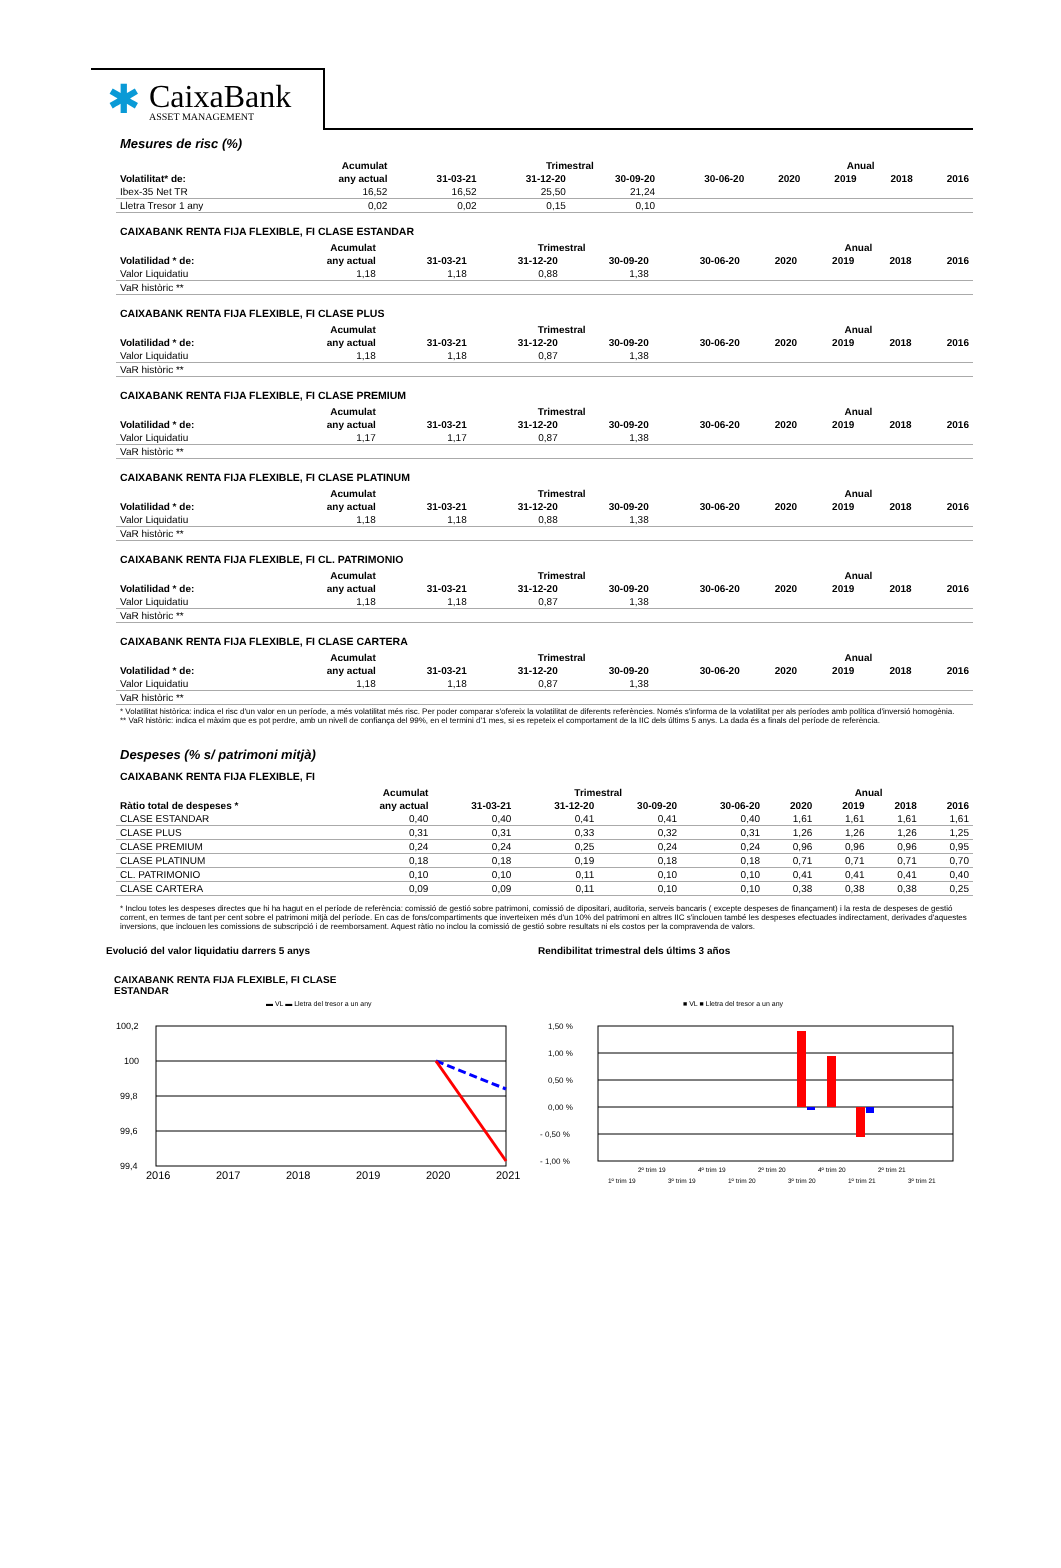✱
CaixaBank
ASSET MANAGEMENT
Mesures de risc (%)
| | Acumulat | Trimestral | | | | Anual | | | |
| --- | --- | --- | --- | --- | --- | --- | --- | --- | --- |
| Volatilitat* de: | any actual | 31-03-21 | 31-12-20 | 30-09-20 | 30-06-20 | 2020 | 2019 | 2018 | 2016 |
| Ibex-35 Net TR | 16,52 | 16,52 | 25,50 | 21,24 | | | | | |
| Lletra Tresor 1 any | 0,02 | 0,02 | 0,15 | 0,10 | | | | | |
CAIXABANK RENTA FIJA FLEXIBLE, FI CLASE ESTANDAR
| | Acumulat | Trimestral | | | | Anual | | | |
| --- | --- | --- | --- | --- | --- | --- | --- | --- | --- |
| Volatilidad * de: | any actual | 31-03-21 | 31-12-20 | 30-09-20 | 30-06-20 | 2020 | 2019 | 2018 | 2016 |
| Valor Liquidatiu | 1,18 | 1,18 | 0,88 | 1,38 | | | | | |
| VaR històric ** | | | | | | | | | |
CAIXABANK RENTA FIJA FLEXIBLE, FI CLASE PLUS
| | Acumulat | Trimestral | | | | Anual | | | |
| --- | --- | --- | --- | --- | --- | --- | --- | --- | --- |
| Volatilidad * de: | any actual | 31-03-21 | 31-12-20 | 30-09-20 | 30-06-20 | 2020 | 2019 | 2018 | 2016 |
| Valor Liquidatiu | 1,18 | 1,18 | 0,87 | 1,38 | | | | | |
| VaR històric ** | | | | | | | | | |
CAIXABANK RENTA FIJA FLEXIBLE, FI CLASE PREMIUM
| | Acumulat | Trimestral | | | | Anual | | | |
| --- | --- | --- | --- | --- | --- | --- | --- | --- | --- |
| Volatilidad * de: | any actual | 31-03-21 | 31-12-20 | 30-09-20 | 30-06-20 | 2020 | 2019 | 2018 | 2016 |
| Valor Liquidatiu | 1,17 | 1,17 | 0,87 | 1,38 | | | | | |
| VaR històric ** | | | | | | | | | |
CAIXABANK RENTA FIJA FLEXIBLE, FI CLASE PLATINUM
| | Acumulat | Trimestral | | | | Anual | | | |
| --- | --- | --- | --- | --- | --- | --- | --- | --- | --- |
| Volatilidad * de: | any actual | 31-03-21 | 31-12-20 | 30-09-20 | 30-06-20 | 2020 | 2019 | 2018 | 2016 |
| Valor Liquidatiu | 1,18 | 1,18 | 0,88 | 1,38 | | | | | |
| VaR històric ** | | | | | | | | | |
CAIXABANK RENTA FIJA FLEXIBLE, FI CL. PATRIMONIO
| | Acumulat | Trimestral | | | | Anual | | | |
| --- | --- | --- | --- | --- | --- | --- | --- | --- | --- |
| Volatilidad * de: | any actual | 31-03-21 | 31-12-20 | 30-09-20 | 30-06-20 | 2020 | 2019 | 2018 | 2016 |
| Valor Liquidatiu | 1,18 | 1,18 | 0,87 | 1,38 | | | | | |
| VaR històric ** | | | | | | | | | |
CAIXABANK RENTA FIJA FLEXIBLE, FI CLASE CARTERA
| | Acumulat | Trimestral | | | | Anual | | | |
| --- | --- | --- | --- | --- | --- | --- | --- | --- | --- |
| Volatilidad * de: | any actual | 31-03-21 | 31-12-20 | 30-09-20 | 30-06-20 | 2020 | 2019 | 2018 | 2016 |
| Valor Liquidatiu | 1,18 | 1,18 | 0,87 | 1,38 | | | | | |
| VaR històric ** | | | | | | | | | |
* Volatilitat històrica: indica el risc d'un valor en un període, a més volatilitat més risc. Per poder comparar s'ofereix la volatilitat de diferents referències. Només s'informa de la volatilitat per als períodes amb política d'inversió homogènia.
** VaR històric: indica el màxim que es pot perdre, amb un nivell de confiança del 99%, en el termini d'1 mes, si es repeteix el comportament de la IIC dels últims 5 anys. La dada és a finals del període de referència.
Despeses (% s/ patrimoni mitjà)
CAIXABANK RENTA FIJA FLEXIBLE, FI
| | Acumulat | Trimestral | | | | Anual | | | |
| --- | --- | --- | --- | --- | --- | --- | --- | --- | --- |
| Ràtio total de despeses * | any actual | 31-03-21 | 31-12-20 | 30-09-20 | 30-06-20 | 2020 | 2019 | 2018 | 2016 |
| CLASE ESTANDAR | 0,40 | 0,40 | 0,41 | 0,41 | 0,40 | 1,61 | 1,61 | 1,61 | 1,61 |
| CLASE PLUS | 0,31 | 0,31 | 0,33 | 0,32 | 0,31 | 1,26 | 1,26 | 1,26 | 1,25 |
| CLASE PREMIUM | 0,24 | 0,24 | 0,25 | 0,24 | 0,24 | 0,96 | 0,96 | 0,96 | 0,95 |
| CLASE PLATINUM | 0,18 | 0,18 | 0,19 | 0,18 | 0,18 | 0,71 | 0,71 | 0,71 | 0,70 |
| CL. PATRIMONIO | 0,10 | 0,10 | 0,11 | 0,10 | 0,10 | 0,41 | 0,41 | 0,41 | 0,40 |
| CLASE CARTERA | 0,09 | 0,09 | 0,11 | 0,10 | 0,10 | 0,38 | 0,38 | 0,38 | 0,25 |
* Inclou totes les despeses directes que hi ha hagut en el període de referència: comissió de gestió sobre patrimoni, comissió de dipositari, auditoria, serveis bancaris ( excepte despeses de finançament) i la resta de despeses de gestió corrent, en termes de tant per cent sobre el patrimoni mitjà del període. En cas de fons/compartiments que inverteixen més d'un 10% del patrimoni en altres IIC s'inclouen també les despeses efectuades indirectament, derivades d'aquestes inversions, que inclouen les comissions de subscripció i de reemborsament. Aquest ràtio no inclou la comissió de gestió sobre resultats ni els costos per la compravenda de valors.
Evolució del valor liquidatiu darrers 5 anys
CAIXABANK RENTA FIJA FLEXIBLE, FI CLASE
ESTANDAR
▬ VL ▬ Lletra del tresor a un any
100,2
100
99,8
99,6
99,4
2016
2017
2018
2019
2020
2021
Rendibilitat trimestral dels últims 3 años
■ VL ■ Lletra del tresor a un any
1,50 %
1,00 %
0,50 %
0,00 %
- 0,50 %
- 1,00 %
2º trim 19
4º trim 19
2º trim 20
4º trim 20
2º trim 21
1º trim 19
3º trim 19
1º trim 20
3º trim 20
1º trim 21
3º trim 21